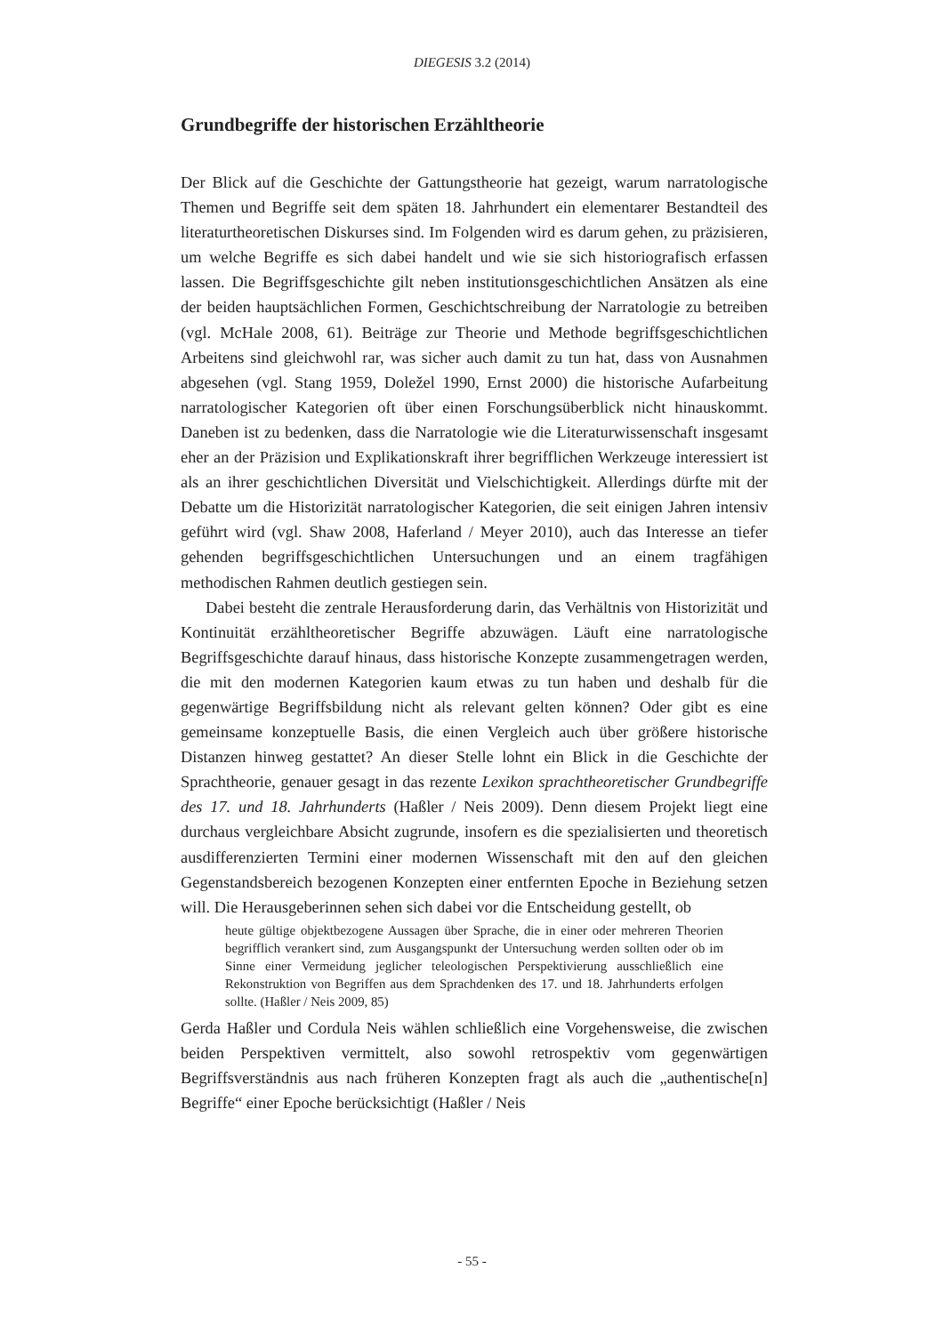DIEGESIS 3.2 (2014)
Grundbegriffe der historischen Erzähltheorie
Der Blick auf die Geschichte der Gattungstheorie hat gezeigt, warum narratologische Themen und Begriffe seit dem späten 18. Jahrhundert ein elementarer Bestandteil des literaturtheoretischen Diskurses sind. Im Folgenden wird es darum gehen, zu präzisieren, um welche Begriffe es sich dabei handelt und wie sie sich historiografisch erfassen lassen. Die Begriffsgeschichte gilt neben institutionsgeschichtlichen Ansätzen als eine der beiden hauptsächlichen Formen, Geschichtschreibung der Narratologie zu betreiben (vgl. McHale 2008, 61). Beiträge zur Theorie und Methode begriffsgeschichtlichen Arbeitens sind gleichwohl rar, was sicher auch damit zu tun hat, dass von Ausnahmen abgesehen (vgl. Stang 1959, Doležel 1990, Ernst 2000) die historische Aufarbeitung narratologischer Kategorien oft über einen Forschungsüberblick nicht hinauskommt. Daneben ist zu bedenken, dass die Narratologie wie die Literaturwissenschaft insgesamt eher an der Präzision und Explikationskraft ihrer begrifflichen Werkzeuge interessiert ist als an ihrer geschichtlichen Diversität und Vielschichtigkeit. Allerdings dürfte mit der Debatte um die Historizität narratologischer Kategorien, die seit einigen Jahren intensiv geführt wird (vgl. Shaw 2008, Haferland / Meyer 2010), auch das Interesse an tiefer gehenden begriffsgeschichtlichen Untersuchungen und an einem tragfähigen methodischen Rahmen deutlich gestiegen sein.
Dabei besteht die zentrale Herausforderung darin, das Verhältnis von Historizität und Kontinuität erzähltheoretischer Begriffe abzuwägen. Läuft eine narratologische Begriffsgeschichte darauf hinaus, dass historische Konzepte zusammengetragen werden, die mit den modernen Kategorien kaum etwas zu tun haben und deshalb für die gegenwärtige Begriffsbildung nicht als relevant gelten können? Oder gibt es eine gemeinsame konzeptuelle Basis, die einen Vergleich auch über größere historische Distanzen hinweg gestattet? An dieser Stelle lohnt ein Blick in die Geschichte der Sprachtheorie, genauer gesagt in das rezente Lexikon sprachtheoretischer Grundbegriffe des 17. und 18. Jahrhunderts (Haßler / Neis 2009). Denn diesem Projekt liegt eine durchaus vergleichbare Absicht zugrunde, insofern es die spezialisierten und theoretisch ausdifferenzierten Termini einer modernen Wissenschaft mit den auf den gleichen Gegenstandsbereich bezogenen Konzepten einer entfernten Epoche in Beziehung setzen will. Die Herausgeberinnen sehen sich dabei vor die Entscheidung gestellt, ob
heute gültige objektbezogene Aussagen über Sprache, die in einer oder mehreren Theorien begrifflich verankert sind, zum Ausgangspunkt der Untersuchung werden sollten oder ob im Sinne einer Vermeidung jeglicher teleologischen Perspektivierung ausschließlich eine Rekonstruktion von Begriffen aus dem Sprachdenken des 17. und 18. Jahrhunderts erfolgen sollte. (Haßler / Neis 2009, 85)
Gerda Haßler und Cordula Neis wählen schließlich eine Vorgehensweise, die zwischen beiden Perspektiven vermittelt, also sowohl retrospektiv vom gegenwärtigen Begriffsverständnis aus nach früheren Konzepten fragt als auch die „authentische[n] Begriffe“ einer Epoche berücksichtigt (Haßler / Neis
- 55 -